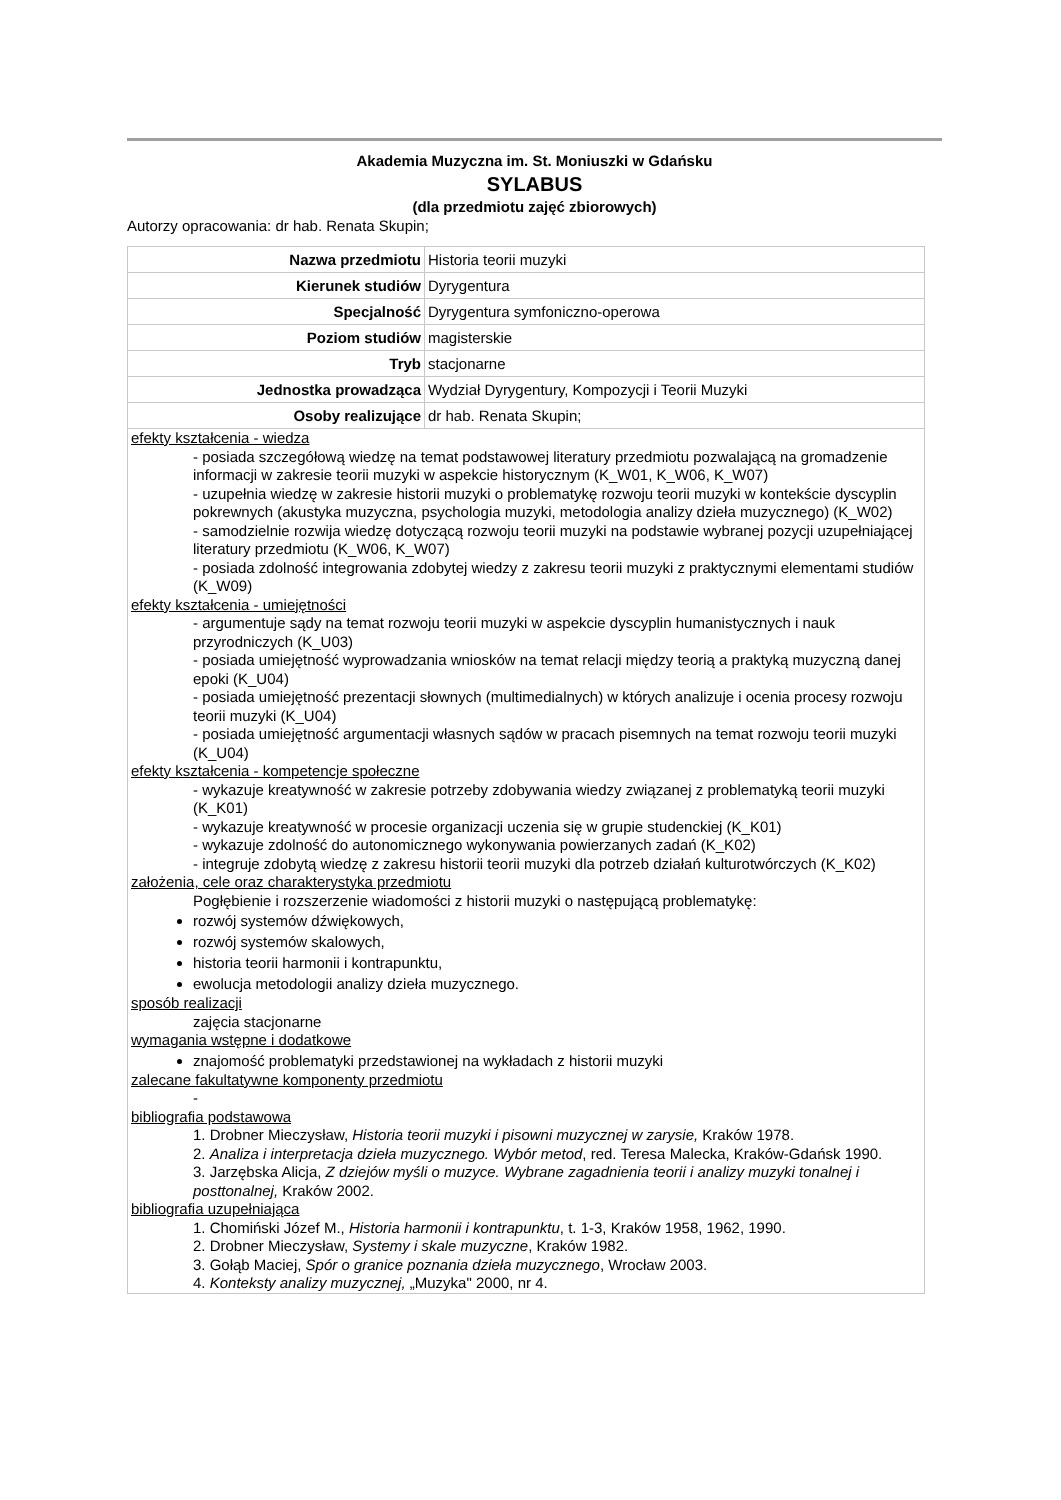Akademia Muzyczna im. St. Moniuszki w Gdańsku
SYLABUS
(dla przedmiotu zajęć zbiorowych)
Autorzy opracowania: dr hab. Renata Skupin;
| Nazwa przedmiotu | Historia teorii muzyki |
| Kierunek studiów | Dyrygentura |
| Specjalność | Dyrygentura symfoniczno-operowa |
| Poziom studiów | magisterskie |
| Tryb | stacjonarne |
| Jednostka prowadząca | Wydział Dyrygentury, Kompozycji i Teorii Muzyki |
| Osoby realizujące | dr hab. Renata Skupin; |
efekty kształcenia - wiedza
- posiada szczegółową wiedzę na temat podstawowej literatury przedmiotu pozwalającą na gromadzenie informacji w zakresie teorii muzyki w aspekcie historycznym (K_W01, K_W06, K_W07)
- uzupełnia wiedzę w zakresie historii muzyki o problematykę rozwoju teorii muzyki w kontekście dyscyplin pokrewnych (akustyka muzyczna, psychologia muzyki, metodologia analizy dzieła muzycznego) (K_W02)
- samodzielnie rozwija wiedzę dotyczącą rozwoju teorii muzyki na podstawie wybranej pozycji uzupełniającej literatury przedmiotu (K_W06, K_W07)
- posiada zdolność integrowania zdobytej wiedzy z zakresu teorii muzyki z praktycznymi elementami studiów (K_W09)
efekty kształcenia - umiejętności
- argumentuje sądy na temat rozwoju teorii muzyki w aspekcie dyscyplin humanistycznych i nauk przyrodniczych (K_U03)
- posiada umiejętność wyprowadzania wniosków na temat relacji między teorią a praktyką muzyczną danej epoki (K_U04)
- posiada umiejętność prezentacji słownych (multimedialnych) w których analizuje i ocenia procesy rozwoju teorii muzyki (K_U04)
- posiada umiejętność argumentacji własnych sądów w pracach pisemnych na temat rozwoju teorii muzyki (K_U04)
efekty kształcenia - kompetencje społeczne
- wykazuje kreatywność w zakresie potrzeby zdobywania wiedzy związanej z problematyką teorii muzyki (K_K01)
- wykazuje kreatywność w procesie organizacji uczenia się w grupie studenckiej (K_K01)
- wykazuje zdolność do autonomicznego wykonywania powierzanych zadań (K_K02)
- integruje zdobytą wiedzę z zakresu historii teorii muzyki dla potrzeb działań kulturotwórczych (K_K02)
założenia, cele oraz charakterystyka przedmiotu
Pogłębienie i rozszerzenie wiadomości z historii muzyki o następującą problematykę:
rozwój systemów dźwiękowych,
rozwój systemów skalowych,
historia teorii harmonii i kontrapunktu,
ewolucja metodologii analizy dzieła muzycznego.
sposób realizacji
zajęcia stacjonarne
wymagania wstępne i dodatkowe
znajomość problematyki przedstawionej na wykładach z historii muzyki
zalecane fakultatywne komponenty przedmiotu
-
bibliografia podstawowa
1. Drobner Mieczysław, Historia teorii muzyki i pisowni muzycznej w zarysie, Kraków 1978.
2. Analiza i interpretacja dzieła muzycznego. Wybór metod, red. Teresa Malecka, Kraków-Gdańsk 1990.
3. Jarzębska Alicja, Z dziejów myśli o muzyce. Wybrane zagadnienia teorii i analizy muzyki tonalnej i posttonalnej, Kraków 2002.
bibliografia uzupełniająca
1. Chomiński Józef M., Historia harmonii i kontrapunktu, t. 1-3, Kraków 1958, 1962, 1990.
2. Drobner Mieczysław, Systemy i skale muzyczne, Kraków 1982.
3. Gołąb Maciej, Spór o granice poznania dzieła muzycznego, Wrocław 2003.
4. Konteksty analizy muzycznej, „Muzyka" 2000, nr 4.